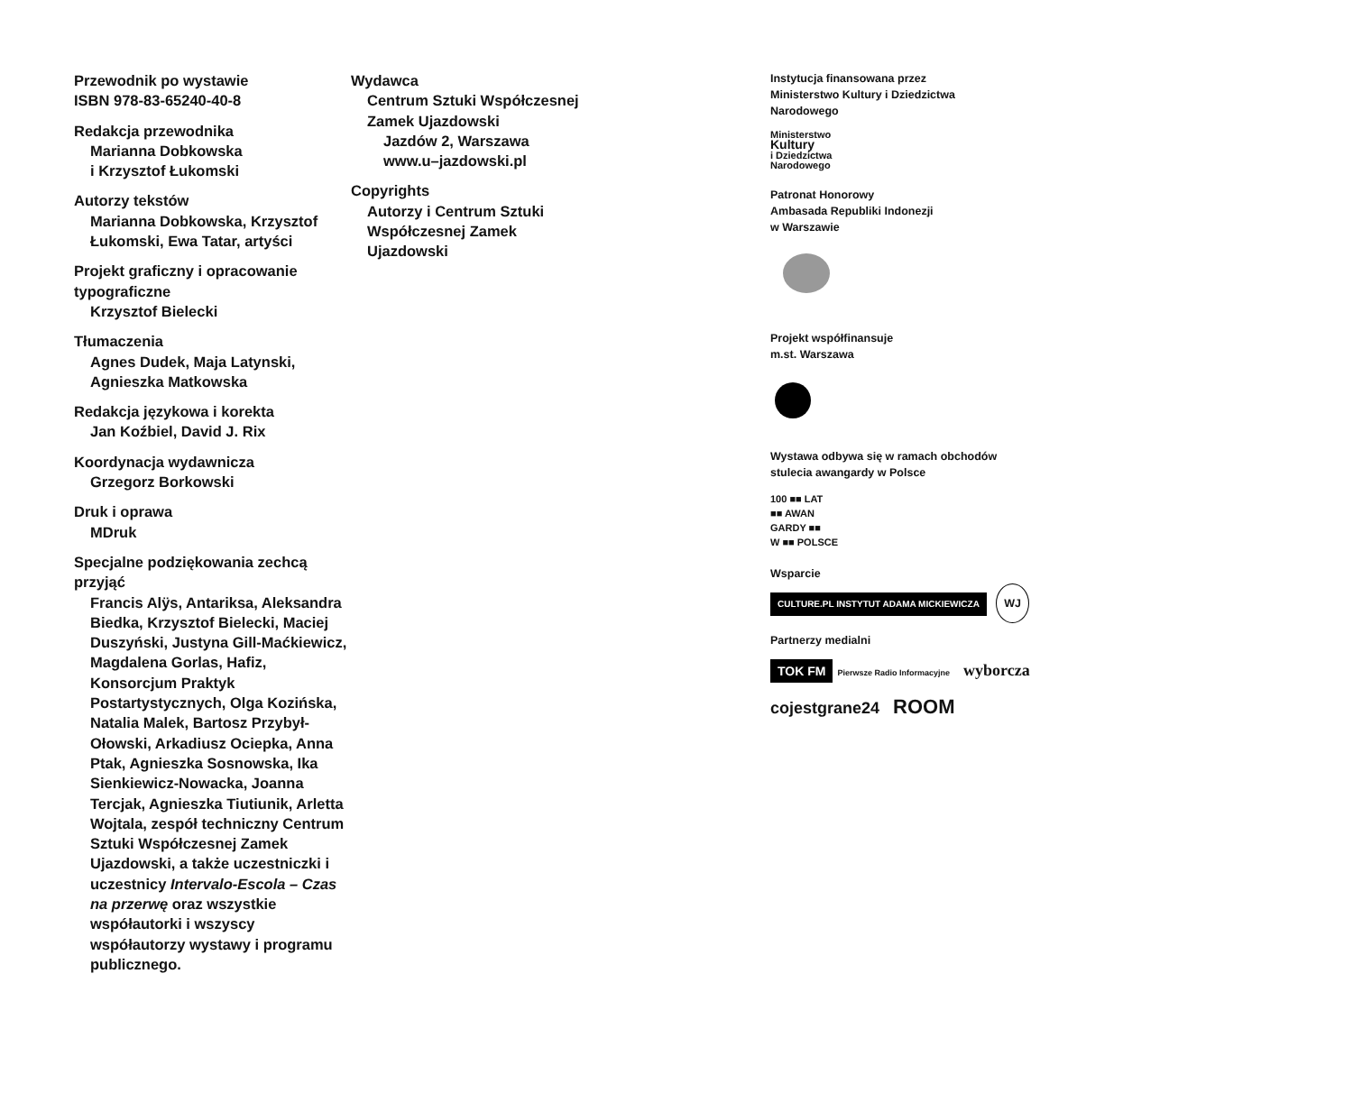Przewodnik po wystawie
ISBN 978-83-65240-40-8
Redakcja przewodnika
Marianna Dobkowska
i Krzysztof Łukomski
Autorzy tekstów
Marianna Dobkowska, Krzysztof Łukomski, Ewa Tatar, artyści
Projekt graficzny i opracowanie typograficzne
Krzysztof Bielecki
Tłumaczenia
Agnes Dudek, Maja Latynski, Agnieszka Matkowska
Redakcja językowa i korekta
Jan Koźbiel, David J. Rix
Koordynacja wydawnicza
Grzegorz Borkowski
Druk i oprawa
MDruk
Specjalne podziękowania zechcą przyjąć
Francis Alÿs, Antariksa, Aleksandra Biedka, Krzysztof Bielecki, Maciej Duszyński, Justyna Gill-Maćkiewicz, Magdalena Gorlas, Hafiz, Konsorcjum Praktyk Postartystycznych, Olga Kozińska, Natalia Malek, Bartosz Przybył-Ołowski, Arkadiusz Ociepka, Anna Ptak, Agnieszka Sosnowska, Ika Sienkiewicz-Nowacka, Joanna Tercjak, Agnieszka Tiutiunik, Arletta Wojtala, zespół techniczny Centrum Sztuki Współczesnej Zamek Ujazdowski, a także uczestniczki i uczestnicy Intervalo-Escola – Czas na przerwę oraz wszystkie współautorki i wszyscy współautorzy wystawy i programu publicznego.
Wydawca
Centrum Sztuki Współczesnej
Zamek Ujazdowski
Jazdów 2, Warszawa
www.u–jazdowski.pl
Copyrights
Autorzy i Centrum Sztuki
Współczesnej Zamek
Ujazdowski
Instytucja finansowana przez
Ministerstwo Kultury i Dziedzictwa
Narodowego
Ministerstwo
Kultury
i Dziedzictwa
Narodowego
Patronat Honorowy
Ambasada Republiki Indonezji
w Warszawie
Projekt współfinansuje
m.st. Warszawa
Wystawa odbywa się w ramach obchodów
stulecia awangardy w Polsce
100 ■■ LAT
■■ AWAN
GARDY ■■
W ■■ POLSCE
Wsparcie
CULTURE.PL INSTYTUT ADAMA MICKIEWICZA WJ
Partnerzy medialni
TOK FM Pierwsze Radio Informacyjne wyborcza
cojestgrane24 ROOM